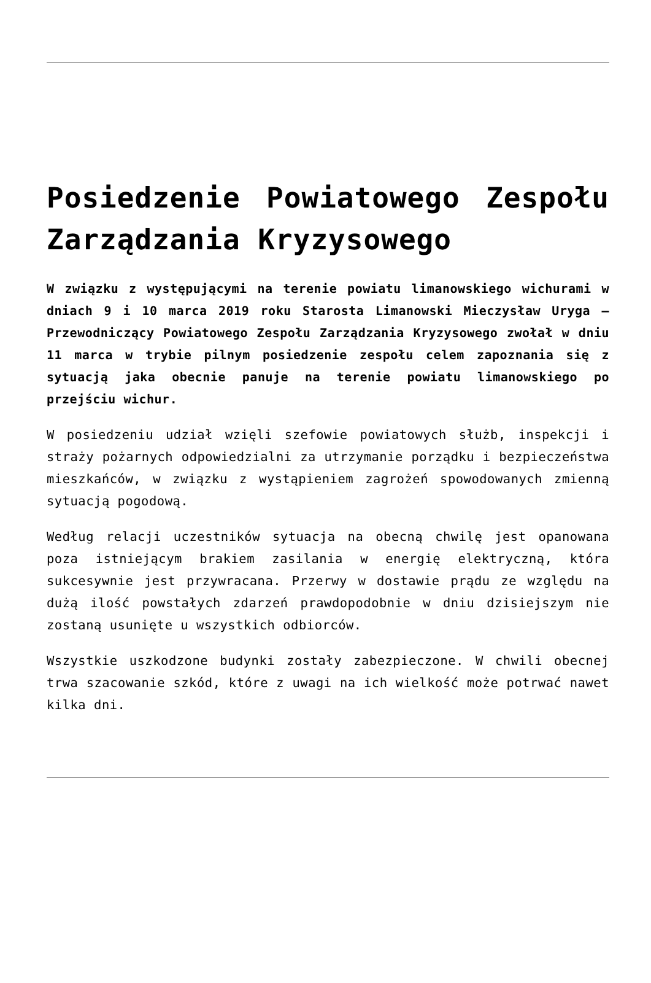Posiedzenie Powiatowego Zespołu Zarządzania Kryzysowego
W związku z występującymi na terenie powiatu limanowskiego wichurami w dniach 9 i 10 marca 2019 roku Starosta Limanowski Mieczysław Uryga – Przewodniczący Powiatowego Zespołu Zarządzania Kryzysowego zwołał w dniu 11 marca w trybie pilnym posiedzenie zespołu celem zapoznania się z sytuacją jaka obecnie panuje na terenie powiatu limanowskiego po przejściu wichur.
W posiedzeniu udział wzięli szefowie powiatowych służb, inspekcji i straży pożarnych odpowiedzialni za utrzymanie porządku i bezpieczeństwa mieszkańców, w związku z wystąpieniem zagrożeń spowodowanych zmienną sytuacją pogodową.
Według relacji uczestników sytuacja na obecną chwilę jest opanowana poza istniejącym brakiem zasilania w energię elektryczną, która sukcesywnie jest przywracana. Przerwy w dostawie prądu ze względu na dużą ilość powstałych zdarzeń prawdopodobnie w dniu dzisiejszym nie zostaną usunięte u wszystkich odbiorców.
Wszystkie uszkodzone budynki zostały zabezpieczone. W chwili obecnej trwa szacowanie szkód, które z uwagi na ich wielkość może potrwać nawet kilka dni.